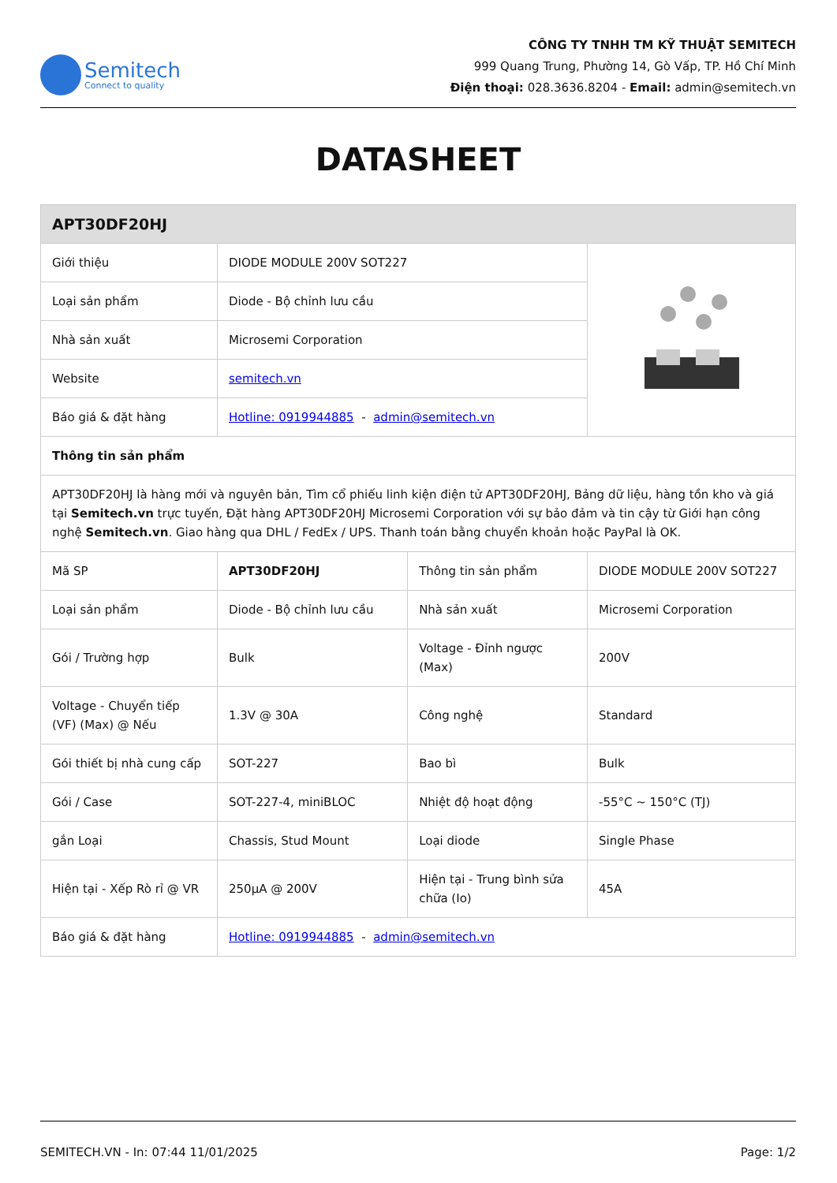Semitech
Connect to quality
CÔNG TY TNHH TM KỸ THUẬT SEMITECH
999 Quang Trung, Phường 14, Gò Vấp, TP. Hồ Chí Minh
Điện thoại: 028.3636.8204 - Email: admin@semitech.vn
DATASHEET
| APT30DF20HJ | | | |
| Giới thiệu | DIODE MODULE 200V SOT227 | | |
| Loại sản phẩm | Diode - Bộ chỉnh lưu cầu | | |
| Nhà sản xuất | Microsemi Corporation | | |
| Website | semitech.vn | | |
| Báo giá & đặt hàng | Hotline: 0919944885 - admin@semitech.vn | | |
| Thông tin sản phẩm | | | |
| APT30DF20HJ là hàng mới và nguyên bản, Tìm cổ phiếu linh kiện điện tử APT30DF20HJ, Bảng dữ liệu, hàng tồn kho và giá tại Semitech.vn trực tuyến, Đặt hàng APT30DF20HJ Microsemi Corporation với sự bảo đảm và tin cậy từ Giới hạn công nghệ Semitech.vn . Giao hàng qua DHL / FedEx / UPS. Thanh toán bằng chuyển khoản hoặc PayPal là OK. | | | |
| Mã SP | APT30DF20HJ | Thông tin sản phẩm | DIODE MODULE 200V SOT227 |
| Loại sản phẩm | Diode - Bộ chỉnh lưu cầu | Nhà sản xuất | Microsemi Corporation |
| Gói / Trường hợp | Bulk | Voltage - Đỉnh ngược (Max) | 200V |
| Voltage - Chuyển tiếp (VF) (Max) @ Nếu | 1.3V @ 30A | Công nghệ | Standard |
| Gói thiết bị nhà cung cấp | SOT-227 | Bao bì | Bulk |
| Gói / Case | SOT-227-4, miniBLOC | Nhiệt độ hoạt động | -55°C ~ 150°C (TJ) |
| gắn Loại | Chassis, Stud Mount | Loại diode | Single Phase |
| Hiện tại - Xếp Rò rỉ @ VR | 250µA @ 200V | Hiện tại - Trung bình sửa chữa (Io) | 45A |
| Báo giá & đặt hàng | Hotline: 0919944885 - admin@semitech.vn | | |
SEMITECH.VN - In: 07:44 11/01/2025 Page: 1/2